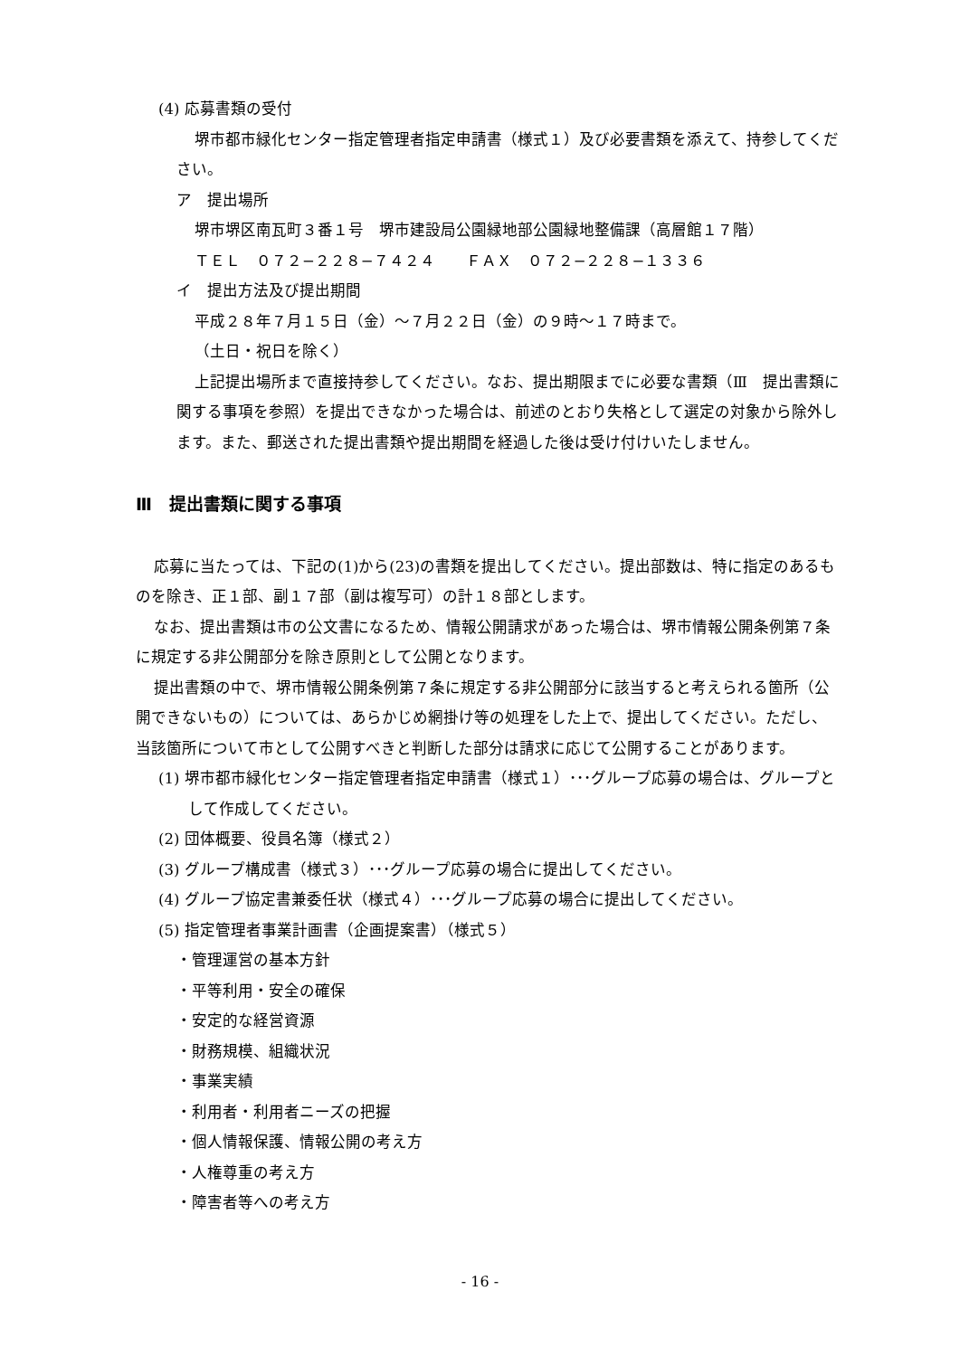(4) 応募書類の受付
堺市都市緑化センター指定管理者指定申請書（様式１）及び必要書類を添えて、持参してください。
ア　提出場所
堺市堺区南瓦町３番１号　堺市建設局公園緑地部公園緑地整備課（高層館１７階）
ＴＥＬ　０７２−２２８−７４２４　　ＦＡＸ　０７２−２２８−１３３６
イ　提出方法及び提出期間
平成２８年７月１５日（金）〜７月２２日（金）の９時〜１７時まで。
（土日・祝日を除く）
上記提出場所まで直接持参してください。なお、提出期限までに必要な書類（Ⅲ　提出書類に関する事項を参照）を提出できなかった場合は、前述のとおり失格として選定の対象から除外します。また、郵送された提出書類や提出期間を経過した後は受け付けいたしません。
Ⅲ　提出書類に関する事項
応募に当たっては、下記の(1)から(23)の書類を提出してください。提出部数は、特に指定のあるものを除き、正１部、副１７部（副は複写可）の計１８部とします。
なお、提出書類は市の公文書になるため、情報公開請求があった場合は、堺市情報公開条例第７条に規定する非公開部分を除き原則として公開となります。
提出書類の中で、堺市情報公開条例第７条に規定する非公開部分に該当すると考えられる箇所（公開できないもの）については、あらかじめ網掛け等の処理をした上で、提出してください。ただし、当該箇所について市として公開すべきと判断した部分は請求に応じて公開することがあります。
(1) 堺市都市緑化センター指定管理者指定申請書（様式１）･･･グループ応募の場合は、グループとして作成してください。
(2) 団体概要、役員名簿（様式２）
(3) グループ構成書（様式３）･･･グループ応募の場合に提出してください。
(4) グループ協定書兼委任状（様式４）･･･グループ応募の場合に提出してください。
(5) 指定管理者事業計画書（企画提案書）（様式５）
・管理運営の基本方針
・平等利用・安全の確保
・安定的な経営資源
・財務規模、組織状況
・事業実績
・利用者・利用者ニーズの把握
・個人情報保護、情報公開の考え方
・人権尊重の考え方
・障害者等への考え方
- 16 -